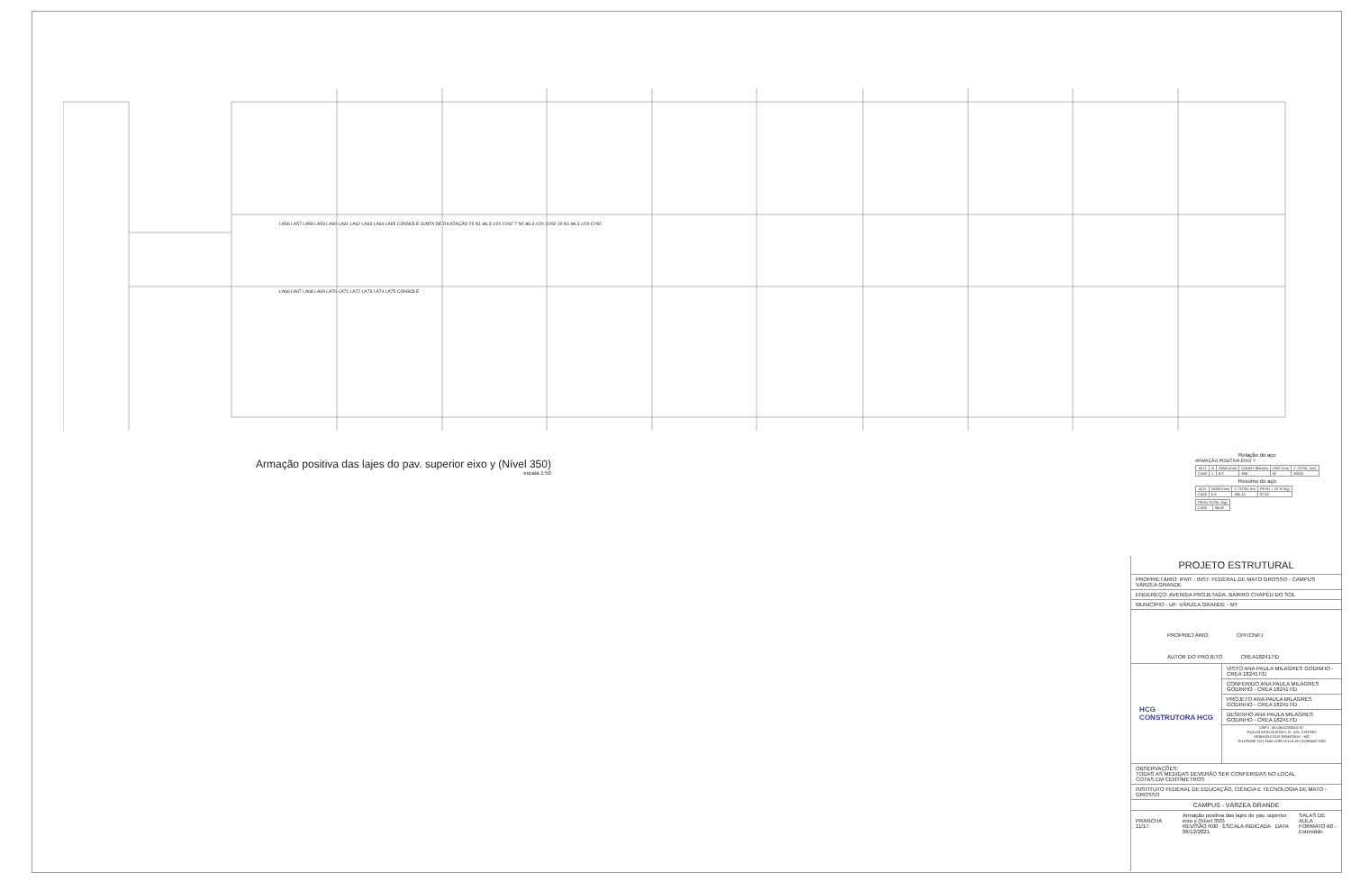LA56 LA57 LA58 LA59 LA60 LA61 LA62 LA63 LA64 LA65 CONSOLE JUNTA DE DILATAÇÃO 25 N1 ø6.3 c/20 C=92 7 N1 ø6.3 c/20 C=92 19 N1 ø6.3 c/20 C=92
LA66 LA67 LA68 LA69 LA70 LA71 LA72 LA73 LA74 LA75 CONSOLE
Armação positiva das lajes do pav. superior eixo y (Nível 350)
escala 1:50
Relação do aço
ARMAÇÃO POSITIVA EIXO Y
| AÇO | N | DIAM (mm) | QUANT (Barras) | UNIT (cm) | C.TOTAL (cm) |
| --- | --- | --- | --- | --- | --- |
| CA60 | 1 | 6.3 | 386 | 92 | 35512 |
Resumo do aço
| AÇO | DIAM (mm) | C.TOTAL (m) | PESO + 10 % (kg) |
| --- | --- | --- | --- |
| CA50 | 6.3 | 355.12 | 97.02 |
| PESO TOTAL (kg) | |
| --- | --- |
| CA50 | 94.08 |
PROJETO ESTRUTURAL
PROPRIETÁRIO: IFMT - INST. FEDERAL DE MATO GROSSO - CAMPUS VÁRZEA GRANDE
ENDEREÇO: AVENIDA PROJETADA, BAIRRO CHAPÉU DO SOL
MUNICÍPIO - UF: VÁRZEA GRANDE - MT
PROPRIETÁRIO CPF/CNPJ
AUTOR DO PROJETO CREA182417/D
HCG
CONSTRUTORA HCG
VISTO ANA PAULA MILAGRES GODINHO - CREA 182417/D
CONFERIDO ANA PAULA MILAGRES GODINHO - CREA 182417/D
PROJETO ANA PAULA MILAGRES GODINHO - CREA 182417/D
DESENHO ANA PAULA MILAGRES GODINHO - CREA 182417/D
CNPJ : 06.036.620/0001-67
RUA HILARIO GUEDES, N° 525, CENTRO
SENHORA DOS REMÉDIOS - MG
TELEFONE (32) 3343-1299 CELULAR (32)98482-5351
OBSERVAÇÕES:
TODAS AS MEDIDAS DEVERÃO SER CONFERIDAS NO LOCAL
COTAS EM CENTÍMETROS
INSTITUTO FEDERAL DE EDUCAÇÃO, CIÊNCIA E TECNOLOGIA DE MATO - GROSSO
CAMPUS - VÁRZEA GRANDE
PRANCHA
11/17
Armação positiva das lajes do pav. superior eixo y (Nível 350)
REVISÃO R00 ESCALA INDICADA DATA 06/12/2021
SALAS DE AULA
FORMATO A0 - Estendido